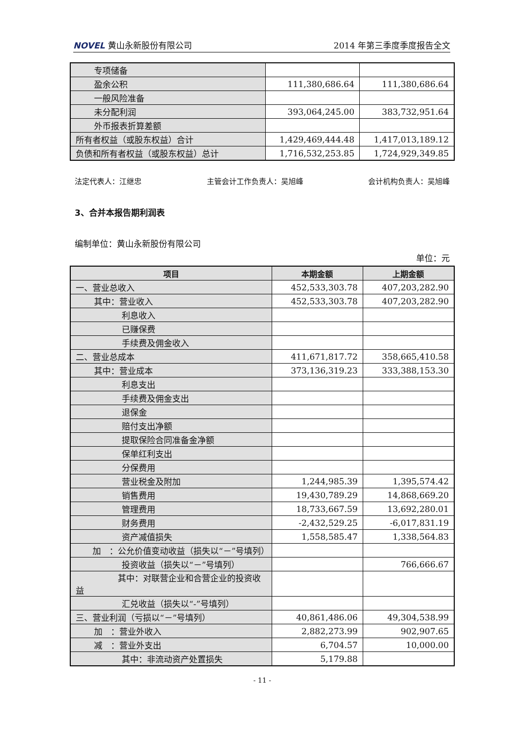NOVEL 黄山永新股份有限公司 2014 年第三季度季度报告全文
| 专项储备 | | |
| 盈余公积 | 111,380,686.64 | 111,380,686.64 |
| 一般风险准备 | | |
| 未分配利润 | 393,064,245.00 | 383,732,951.64 |
| 外币报表折算差额 | | |
| 所有者权益（或股东权益）合计 | 1,429,469,444.48 | 1,417,013,189.12 |
| 负债和所有者权益（或股东权益）总计 | 1,716,532,253.85 | 1,724,929,349.85 |
法定代表人：江继忠 主管会计工作负责人：吴旭峰 会计机构负责人：吴旭峰
3、合并本报告期利润表
编制单位：黄山永新股份有限公司
单位：元
| 项目 | 本期金额 | 上期金额 |
| --- | --- | --- |
| 一、营业总收入 | 452,533,303.78 | 407,203,282.90 |
| 其中：营业收入 | 452,533,303.78 | 407,203,282.90 |
| 利息收入 | | |
| 已赚保费 | | |
| 手续费及佣金收入 | | |
| 二、营业总成本 | 411,671,817.72 | 358,665,410.58 |
| 其中：营业成本 | 373,136,319.23 | 333,388,153.30 |
| 利息支出 | | |
| 手续费及佣金支出 | | |
| 退保金 | | |
| 赔付支出净额 | | |
| 提取保险合同准备金净额 | | |
| 保单红利支出 | | |
| 分保费用 | | |
| 营业税金及附加 | 1,244,985.39 | 1,395,574.42 |
| 销售费用 | 19,430,789.29 | 14,868,669.20 |
| 管理费用 | 18,733,667.59 | 13,692,280.01 |
| 财务费用 | -2,432,529.25 | -6,017,831.19 |
| 资产减值损失 | 1,558,585.47 | 1,338,564.83 |
| 加 ：公允价值变动收益（损失以“－”号填列） | | |
| 投资收益（损失以“－”号填列） | | 766,666.67 |
| 其中：对联营企业和合营企业的投资收益 | | |
| 汇兑收益（损失以“-”号填列） | | |
| 三、营业利润（亏损以“－”号填列） | 40,861,486.06 | 49,304,538.99 |
| 加 ：营业外收入 | 2,882,273.99 | 902,907.65 |
| 减 ：营业外支出 | 6,704.57 | 10,000.00 |
| 其中：非流动资产处置损失 | 5,179.88 | |
- 11 -